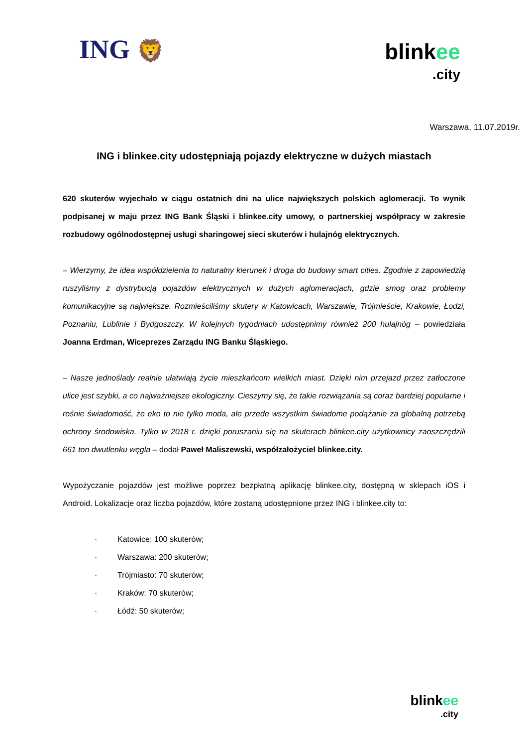ING 🦁
blinkee
.city
Warszawa, 11.07.2019r.
ING i blinkee.city udostępniają pojazdy elektryczne w dużych miastach
620 skuterów wyjechało w ciągu ostatnich dni na ulice największych polskich aglomeracji. To wynik podpisanej w maju przez ING Bank Śląski i blinkee.city umowy, o partnerskiej współpracy w zakresie rozbudowy ogólnodostępnej usługi sharingowej sieci skuterów i hulajnóg elektrycznych.
– Wierzymy, że idea współdzielenia to naturalny kierunek i droga do budowy smart cities. Zgodnie z zapowiedzią ruszyliśmy z dystrybucją pojazdów elektrycznych w dużych aglomeracjach, gdzie smog oraz problemy komunikacyjne są największe. Rozmieściliśmy skutery w Katowicach, Warszawie, Trójmieście, Krakowie, Łodzi, Poznaniu, Lublinie i Bydgoszczy. W kolejnych tygodniach udostępnimy również 200 hulajnóg – powiedziała Joanna Erdman, Wiceprezes Zarządu ING Banku Śląskiego.
– Nasze jednoślady realnie ułatwiają życie mieszkańcom wielkich miast. Dzięki nim przejazd przez zatłoczone ulice jest szybki, a co najważniejsze ekologiczny. Cieszymy się, że takie rozwiązania są coraz bardziej popularne i rośnie świadomość, że eko to nie tylko moda, ale przede wszystkim świadome podążanie za globalną potrzebą ochrony środowiska. Tylko w 2018 r. dzięki poruszaniu się na skuterach blinkee.city użytkownicy zaoszczędzili 661 ton dwutlenku węgla – dodał Paweł Maliszewski, współzałożyciel blinkee.city.
Wypożyczanie pojazdów jest możliwe poprzez bezpłatną aplikację blinkee.city, dostępną w sklepach iOS i Android. Lokalizacje oraz liczba pojazdów, które zostaną udostępnione przez ING i blinkee.city to:
· Katowice: 100 skuterów;
· Warszawa: 200 skuterów;
· Trójmiasto: 70 skuterów;
· Kraków: 70 skuterów;
· Łódź: 50 skuterów;
blinkee
.city